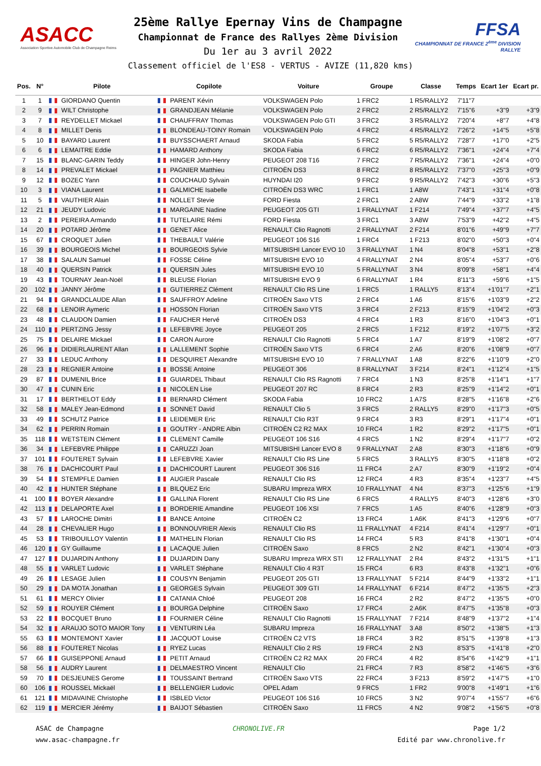ASACC
Association Sportive Automobile Club de Champagne Reims
25ème Rallye Epernay Vins de Champagne
Championnat de France des Rallyes 2ème Division
Du 1er au 3 avril 2022
FFSA
CHAMPIONNAT DE FRANCE 2<sup>ème</sup> DIVISION RALLYE
Classement officiel de l'ES8 - VERTUS - AVIZE (11,820 kms)
| Pos. | N° | Pilote | Copilote | Voiture | Groupe | Classe | Temps | Ecart 1er | Ecart pr. |
| --- | --- | --- | --- | --- | --- | --- | --- | --- | --- |
| 1 | 1 | GIORDANO Quentin | PARENT Kévin | VOLKSWAGEN Polo | 1 FRC2 | 1 R5/RALLY2 | 7'11"7 | | |
| 2 | 9 | WILT Christophe | GRANDJEAN Mélanie | VOLKSWAGEN Polo | 2 FRC2 | 2 R5/RALLY2 | 7'15"6 | +3"9 | +3"9 |
| 3 | 7 | REYDELLET Mickael | CHAUFFRAY Thomas | VOLKSWAGEN Polo GTI | 3 FRC2 | 3 R5/RALLY2 | 7'20"4 | +8"7 | +4"8 |
| 4 | 8 | MILLET Denis | BLONDEAU-TOINY Romain | VOLKSWAGEN Polo | 4 FRC2 | 4 R5/RALLY2 | 7'26"2 | +14"5 | +5"8 |
| 5 | 10 | BAYARD Laurent | BUYSSCHAERT Arnaud | SKODA Fabia | 5 FRC2 | 5 R5/RALLY2 | 7'28"7 | +17"0 | +2"5 |
| 6 | 6 | LEMAITRE Eddie | HAMARD Anthony | SKODA Fabia | 6 FRC2 | 6 R5/RALLY2 | 7'36"1 | +24"4 | +7"4 |
| 7 | 15 | BLANC-GARIN Teddy | HINGER John-Henry | PEUGEOT 208 T16 | 7 FRC2 | 7 R5/RALLY2 | 7'36"1 | +24"4 | +0"0 |
| 8 | 14 | PREVALET Mickael | PAGNIER Matthieu | CITROËN DS3 | 8 FRC2 | 8 R5/RALLY2 | 7'37"0 | +25"3 | +0"9 |
| 9 | 12 | BOZEC Yann | COUCHAUD Sylvain | HUYNDAI I20 | 9 FRC2 | 9 R5/RALLY2 | 7'42"3 | +30"6 | +5"3 |
| 10 | 3 | VIANA Laurent | GALMICHE Isabelle | CITROËN DS3 WRC | 1 FRC1 | 1 A8W | 7'43"1 | +31"4 | +0"8 |
| 11 | 5 | VAUTHIER Alain | NOLLET Stevie | FORD Fiesta | 2 FRC1 | 2 A8W | 7'44"9 | +33"2 | +1"8 |
| 12 | 21 | JEUDY Ludovic | MARGAINE Nadine | PEUGEOT 205 GTI | 1 FRALLYNAT | 1 F214 | 7'49"4 | +37"7 | +4"5 |
| 13 | 2 | PEREIRA Armando | TUTELAIRE Rémi | FORD Fiesta | 3 FRC1 | 3 A8W | 7'53"9 | +42"2 | +4"5 |
| 14 | 20 | POTARD Jérôme | GENET Alice | RENAULT Clio Ragnotti | 2 FRALLYNAT | 2 F214 | 8'01"6 | +49"9 | +7"7 |
| 15 | 67 | CROQUET Julien | THEBAULT Valérie | PEUGEOT 106 S16 | 1 FRC4 | 1 F213 | 8'02"0 | +50"3 | +0"4 |
| 16 | 39 | BOURGEOIS Michel | BOURGEOIS Sylvie | MITSUBISHI Lancer EVO 10 | 3 FRALLYNAT | 1 N4 | 8'04"8 | +53"1 | +2"8 |
| 17 | 38 | SALAUN Samuel | FOSSE Céline | MITSUBISHI EVO 10 | 4 FRALLYNAT | 2 N4 | 8'05"4 | +53"7 | +0"6 |
| 18 | 40 | QUERSIN Patrick | QUERSIN Jules | MITSUBISHI EVO 10 | 5 FRALLYNAT | 3 N4 | 8'09"8 | +58"1 | +4"4 |
| 19 | 43 | TOURNAY Jean-Noël | BLEUSE Florian | MITSUBISHI EVO 9 | 6 FRALLYNAT | 1 R4 | 8'11"3 | +59"6 | +1"5 |
| 20 | 102 | JANNY Jérôme | GUTIERREZ Clément | RENAULT Clio RS Line | 1 FRC5 | 1 RALLY5 | 8'13"4 | +1'01"7 | +2"1 |
| 21 | 94 | GRANDCLAUDE Allan | SAUFFROY Adeline | CITROËN Saxo VTS | 2 FRC4 | 1 A6 | 8'15"6 | +1'03"9 | +2"2 |
| 22 | 68 | LENOIR Aymeric | HOSSON Florian | CITROËN Saxo VTS | 3 FRC4 | 2 F213 | 8'15"9 | +1'04"2 | +0"3 |
| 23 | 48 | CLAUDON Damien | FAUCHER Hervé | CITROËN DS3 | 4 FRC4 | 1 R3 | 8'16"0 | +1'04"3 | +0"1 |
| 24 | 110 | PERTZING Jessy | LEFEBVRE Joyce | PEUGEOT 205 | 2 FRC5 | 1 F212 | 8'19"2 | +1'07"5 | +3"2 |
| 25 | 75 | DELAIRE Mickael | CARON Aurore | RENAULT Clio Ragnotti | 5 FRC4 | 1 A7 | 8'19"9 | +1'08"2 | +0"7 |
| 26 | 96 | DIDIERLAURENT Allan | LALLEMENT Sophie | CITROËN Saxo VTS | 6 FRC4 | 2 A6 | 8'20"6 | +1'08"9 | +0"7 |
| 27 | 33 | LEDUC Anthony | DESQUIRET Alexandre | MITSUBISHI EVO 10 | 7 FRALLYNAT | 1 A8 | 8'22"6 | +1'10"9 | +2"0 |
| 28 | 23 | REGNIER Antoine | BOSSE Antoine | PEUGEOT 306 | 8 FRALLYNAT | 3 F214 | 8'24"1 | +1'12"4 | +1"5 |
| 29 | 87 | DUMENIL Brice | GUIARDEL Thibaut | RENAULT Clio RS Ragnotti | 7 FRC4 | 1 N3 | 8'25"8 | +1'14"1 | +1"7 |
| 30 | 47 | CUNIN Eric | NICOLEN Lise | PEUGEOT 207 RC | 8 FRC4 | 2 R3 | 8'25"9 | +1'14"2 | +0"1 |
| 31 | 17 | BERTHELOT Eddy | BERNARD Clément | SKODA Fabia | 10 FRC2 | 1 A7S | 8'28"5 | +1'16"8 | +2"6 |
| 32 | 58 | MALEY Jean-Edmond | SONNET David | RENAULT Clio 5 | 3 FRC5 | 2 RALLY5 | 8'29"0 | +1'17"3 | +0"5 |
| 33 | 49 | SCHUTZ Patrice | LEIDEMER Eric | RENAULT Clio R3T | 9 FRC4 | 3 R3 | 8'29"1 | +1'17"4 | +0"1 |
| 34 | 62 | PERRIN Romain | GOUTRY - ANDRE Albin | CITROËN C2 R2 MAX | 10 FRC4 | 1 R2 | 8'29"2 | +1'17"5 | +0"1 |
| 35 | 118 | WETSTEIN Clément | CLEMENT Camille | PEUGEOT 106 S16 | 4 FRC5 | 1 N2 | 8'29"4 | +1'17"7 | +0"2 |
| 36 | 34 | LEFEBVRE Philippe | CARUZZI Joan | MITSUBISHI Lancer EVO 8 | 9 FRALLYNAT | 2 A8 | 8'30"3 | +1'18"6 | +0"9 |
| 37 | 101 | FOUTERET Sylvain | LEFEBVRE Xavier | RENAULT Clio RS Line | 5 FRC5 | 3 RALLY5 | 8'30"5 | +1'18"8 | +0"2 |
| 38 | 76 | DACHICOURT Paul | DACHICOURT Laurent | PEUGEOT 306 S16 | 11 FRC4 | 2 A7 | 8'30"9 | +1'19"2 | +0"4 |
| 39 | 54 | STEMPFLE Damien | AUGIER Pascale | RENAULT Clio RS | 12 FRC4 | 4 R3 | 8'35"4 | +1'23"7 | +4"5 |
| 40 | 42 | HUNTER Stéphane | BILQUEZ Eric | SUBARU Impreza WRX | 10 FRALLYNAT | 4 N4 | 8'37"3 | +1'25"6 | +1"9 |
| 41 | 100 | BOYER Alexandre | GALLINA Florent | RENAULT Clio RS Line | 6 FRC5 | 4 RALLY5 | 8'40"3 | +1'28"6 | +3"0 |
| 42 | 113 | DELAPORTE Axel | BORDERIE Amandine | PEUGEOT 106 XSI | 7 FRC5 | 1 A5 | 8'40"6 | +1'28"9 | +0"3 |
| 43 | 57 | LAROCHE Dimitri | BANCE Antoine | CITROËN C2 | 13 FRC4 | 1 A6K | 8'41"3 | +1'29"6 | +0"7 |
| 44 | 28 | CHEVALIER Hugo | BONNOUVRIER Alexis | RENAULT Clio RS | 11 FRALLYNAT | 4 F214 | 8'41"4 | +1'29"7 | +0"1 |
| 45 | 53 | TRIBOUILLOY Valentin | MATHELIN Florian | RENAULT Clio RS | 14 FRC4 | 5 R3 | 8'41"8 | +1'30"1 | +0"4 |
| 46 | 120 | GY Guillaume | LACAQUE Julien | CITROËN Saxo | 8 FRC5 | 2 N2 | 8'42"1 | +1'30"4 | +0"3 |
| 47 | 127 | DUJARDIN Anthony | DUJARDIN Dany | SUBARU Impreza WRX STI | 12 FRALLYNAT | 2 R4 | 8'43"2 | +1'31"5 | +1"1 |
| 48 | 55 | VARLET Ludovic | VARLET Stéphane | RENAULT Clio 4 R3T | 15 FRC4 | 6 R3 | 8'43"8 | +1'32"1 | +0"6 |
| 49 | 26 | LESAGE Julien | COUSYN Benjamin | PEUGEOT 205 GTI | 13 FRALLYNAT | 5 F214 | 8'44"9 | +1'33"2 | +1"1 |
| 50 | 29 | DA MOTA Jonathan | GEORGES Sylvain | PEUGEOT 309 GTI | 14 FRALLYNAT | 6 F214 | 8'47"2 | +1'35"5 | +2"3 |
| 51 | 61 | MERCY Olivier | CATANIA Chloé | PEUGEOT 208 | 16 FRC4 | 2 R2 | 8'47"2 | +1'35"5 | +0"0 |
| 52 | 59 | ROUYER Clément | BOURGA Delphine | CITROËN Saxo | 17 FRC4 | 2 A6K | 8'47"5 | +1'35"8 | +0"3 |
| 53 | 22 | BOCQUET Bruno | FOURNIER Céline | RENAULT Clio Ragnotti | 15 FRALLYNAT | 7 F214 | 8'48"9 | +1'37"2 | +1"4 |
| 54 | 32 | ARAUJO SOTO MAIOR Tony | VENTURIN Léa | SUBARU Impreza | 16 FRALLYNAT | 3 A8 | 8'50"2 | +1'38"5 | +1"3 |
| 55 | 63 | MONTEMONT Xavier | JACQUOT Louise | CITROËN C2 VTS | 18 FRC4 | 3 R2 | 8'51"5 | +1'39"8 | +1"3 |
| 56 | 88 | FOUTERET Nicolas | RYEZ Lucas | RENAULT Clio 2 RS | 19 FRC4 | 2 N3 | 8'53"5 | +1'41"8 | +2"0 |
| 57 | 66 | GUISEPPONE Arnaud | PETIT Arnaud | CITROËN C2 R2 MAX | 20 FRC4 | 4 R2 | 8'54"6 | +1'42"9 | +1"1 |
| 58 | 56 | AUDRY Laurent | DELMAESTRO Vincent | RENAULT Clio | 21 FRC4 | 7 R3 | 8'58"2 | +1'46"5 | +3"6 |
| 59 | 70 | DESJEUNES Gerome | TOUSSAINT Bertrand | CITROËN Saxo VTS | 22 FRC4 | 3 F213 | 8'59"2 | +1'47"5 | +1"0 |
| 60 | 106 | ROUSSEL Mickaël | BELLENGIER Ludovic | OPEL Adam | 9 FRC5 | 1 FR2 | 9'00"8 | +1'49"1 | +1"6 |
| 61 | 121 | MIDAVAINE Christophe | ISBLED Victor | PEUGEOT 106 S16 | 10 FRC5 | 3 N2 | 9'07"4 | +1'55"7 | +6"6 |
| 62 | 119 | MERCIER Jérémy | BAIJOT Sébastien | CITROËN Saxo | 11 FRC5 | 4 N2 | 9'08"2 | +1'56"5 | +0"8 |
ASAC de Champagne
www.asac-champagne.fr
CHRONOLIVE.FR Page 1/2
Edité par www.chronolive.fr